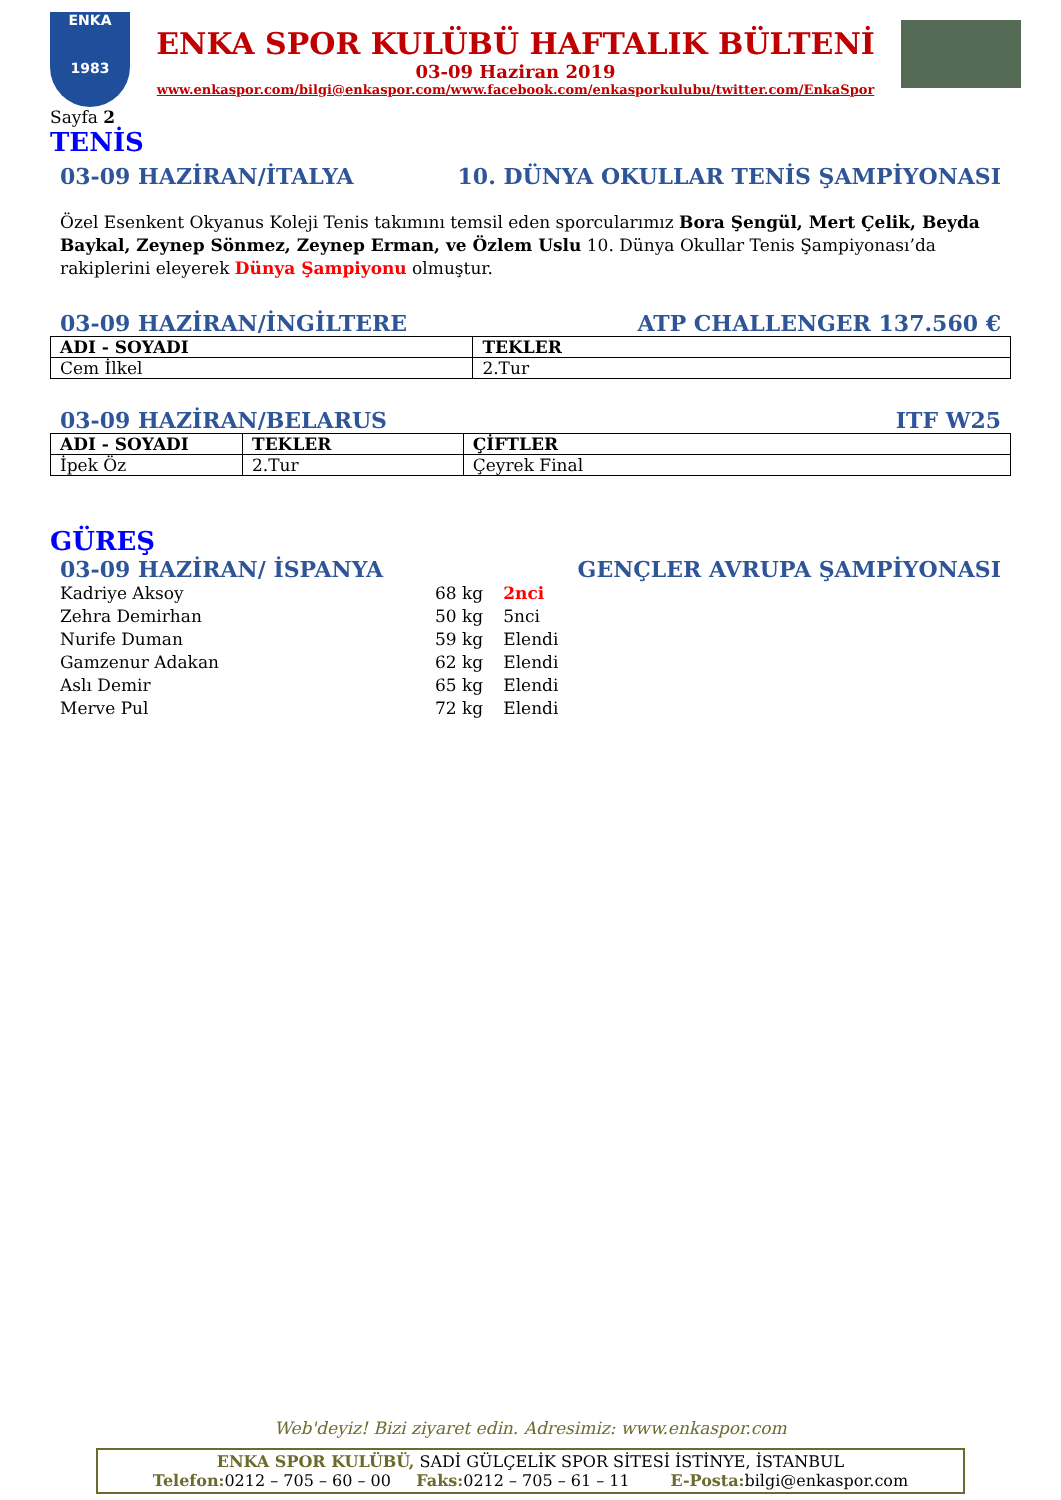ENKA
1983
ENKA SPOR KULÜBÜ HAFTALIK BÜLTENİ
03-09 Haziran 2019
www.enkaspor.com/bilgi@enkaspor.com/www.facebook.com/enkasporkulubu/twitter.com/EnkaSpor
Sayfa 2
TENİS
03-09 HAZİRAN/İTALYA 10. DÜNYA OKULLAR TENİS ŞAMPİYONASI
Özel Esenkent Okyanus Koleji Tenis takımını temsil eden sporcularımız Bora Şengül, Mert Çelik, Beyda Baykal, Zeynep Sönmez, Zeynep Erman, ve Özlem Uslu 10. Dünya Okullar Tenis Şampiyonası’da rakiplerini eleyerek Dünya Şampiyonu olmuştur.
03-09 HAZİRAN/İNGİLTERE ATP CHALLENGER 137.560 €
| ADI - SOYADI | TEKLER |
| --- | --- |
| Cem İlkel | 2.Tur |
03-09 HAZİRAN/BELARUS ITF W25
| ADI - SOYADI | TEKLER | ÇİFTLER |
| --- | --- | --- |
| İpek Öz | 2.Tur | Çeyrek Final |
GÜREŞ
03-09 HAZİRAN/ İSPANYA GENÇLER AVRUPA ŞAMPİYONASI
| Kadriye Aksoy | 68 kg | 2nci |
| Zehra Demirhan | 50 kg | 5nci |
| Nurife Duman | 59 kg | Elendi |
| Gamzenur Adakan | 62 kg | Elendi |
| Aslı Demir | 65 kg | Elendi |
| Merve Pul | 72 kg | Elendi |
Web'deyiz! Bizi ziyaret edin. Adresimiz: www.enkaspor.com
ENKA SPOR KULÜBÜ, SADİ GÜLÇELİK SPOR SİTESİ İSTİNYE, İSTANBUL
Telefon: 0212 – 705 – 60 – 00 Faks: 0212 – 705 – 61 – 11 E-Posta: bilgi@enkaspor.com